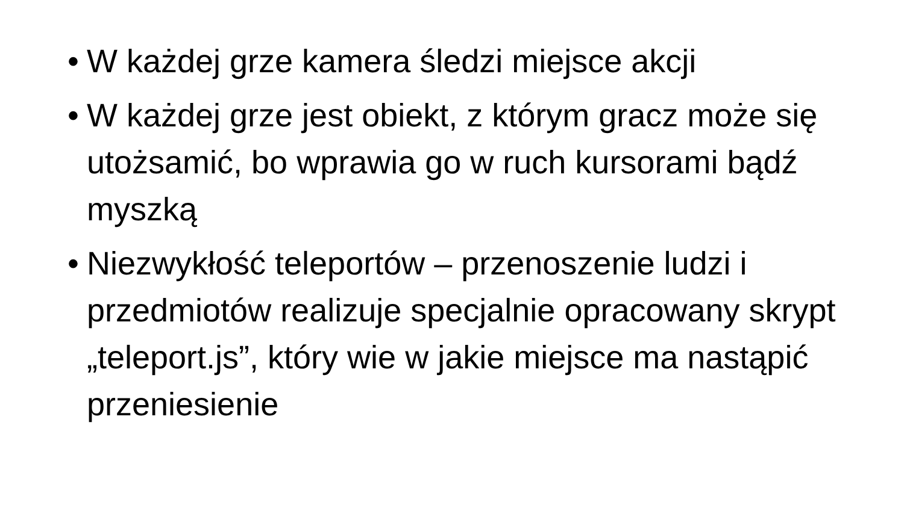• W każdej grze kamera śledzi miejsce akcji
• W każdej grze jest obiekt, z którym gracz może się utożsamić, bo wprawia go w ruch kursorami bądź myszką
• Niezwykłość teleportów – przenoszenie ludzi i przedmiotów realizuje specjalnie opracowany skrypt „teleport.js”, który wie w jakie miejsce ma nastąpić przeniesienie